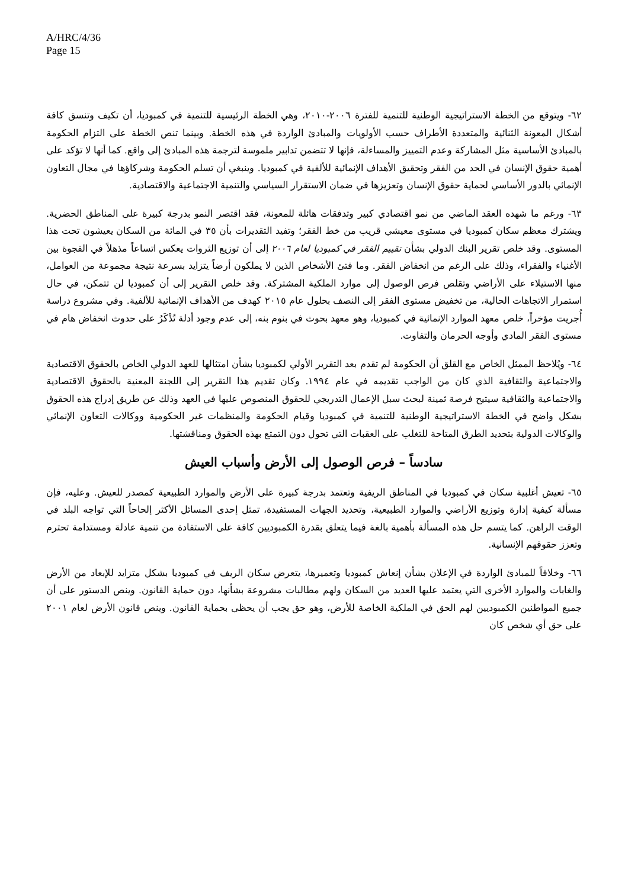A/HRC/4/36
Page 15
٦٢- ويتوقع من الخطة الاستراتيجية الوطنية للتنمية للفترة ٢٠٠٦-٢٠١٠، وهي الخطة الرئيسية للتنمية في كمبوديا، أن تكيف وتنسق كافة أشكال المعونة الثنائية والمتعددة الأطراف حسب الأولويات والمبادئ الواردة في هذه الخطة. وبينما تنص الخطة على التزام الحكومة بالمبادئ الأساسية مثل المشاركة وعدم التمييز والمساءلة، فإنها لا تتضمن تدابير ملموسة لترجمة هذه المبادئ إلى واقع. كما أنها لا تؤكد على أهمية حقوق الإنسان في الحد من الفقر وتحقيق الأهداف الإنمائية للألفية في كمبوديا. وينبغي أن تسلم الحكومة وشركاؤها في مجال التعاون الإنمائي بالدور الأساسي لحماية حقوق الإنسان وتعزيزها في ضمان الاستقرار السياسي والتنمية الاجتماعية والاقتصادية.
٦٣- ورغم ما شهده العقد الماضي من نمو اقتصادي كبير وتدفقات هائلة للمعونة، فقد اقتصر النمو بدرجة كبيرة على المناطق الحضرية. ويشترك معظم سكان كمبوديا في مستوى معيشي قريب من خط الفقر؛ وتفيد التقديرات بأن ٣٥ في المائة من السكان يعيشون تحت هذا المستوى. وقد خلص تقرير البنك الدولي بشأن تقييم الفقر في كمبوديا لعام ٢٠٠٦ إلى أن توزيع الثروات يعكس اتساعاً مذهلاً في الفجوة بين الأغنياء والفقراء، وذلك على الرغم من انخفاض الفقر. وما فتئ الأشخاص الذين لا يملكون أرضاً يتزايد بسرعة نتيجة مجموعة من العوامل، منها الاستيلاء على الأراضي وتقلص فرص الوصول إلى موارد الملكية المشتركة. وقد خلص التقرير إلى أن كمبوديا لن تتمكن، في حال استمرار الاتجاهات الحالية، من تخفيض مستوى الفقر إلى النصف بحلول عام ٢٠١٥ كهدف من الأهداف الإنمائية للألفية. وفي مشروع دراسة أُجريت مؤخراً، خلص معهد الموارد الإنمائية في كمبوديا، وهو معهد بحوث في بنوم بنه، إلى عدم وجود أدلة تُذْكَرُ على حدوث انخفاض هام في مستوى الفقر المادي وأوجه الحرمان والتفاوت.
٦٤- ويُلاحظ الممثل الخاص مع القلق أن الحكومة لم تقدم بعد التقرير الأولي لكمبوديا بشأن امتثالها للعهد الدولي الخاص بالحقوق الاقتصادية والاجتماعية والثقافية الذي كان من الواجب تقديمه في عام ١٩٩٤. وكان تقديم هذا التقرير إلى اللجنة المعنية بالحقوق الاقتصادية والاجتماعية والثقافية سيتيح فرصة ثمينة لبحث سبل الإعمال التدريجي للحقوق المنصوص عليها في العهد وذلك عن طريق إدراج هذه الحقوق بشكل واضح في الخطة الاستراتيجية الوطنية للتنمية في كمبوديا وقيام الحكومة والمنظمات غير الحكومية ووكالات التعاون الإنمائي والوكالات الدولية بتحديد الطرق المتاحة للتغلب على العقبات التي تحول دون التمتع بهذه الحقوق ومناقشتها.
سادساً – فرص الوصول إلى الأرض وأسباب العيش
٦٥- تعيش أغلبية سكان في كمبوديا في المناطق الريفية وتعتمد بدرجة كبيرة على الأرض والموارد الطبيعية كمصدر للعيش. وعليه، فإن مسألة كيفية إدارة وتوزيع الأراضي والموارد الطبيعية، وتحديد الجهات المستفيدة، تمثل إحدى المسائل الأكثر إلحاحاً التي تواجه البلد في الوقت الراهن. كما يتسم حل هذه المسألة بأهمية بالغة فيما يتعلق بقدرة الكمبوديين كافة على الاستفادة من تنمية عادلة ومستدامة تحترم وتعزز حقوقهم الإنسانية.
٦٦- وخلافاً للمبادئ الواردة في الإعلان بشأن إنعاش كمبوديا وتعميرها، يتعرض سكان الريف في كمبوديا بشكل متزايد للإبعاد من الأرض والغابات والموارد الأخرى التي يعتمد عليها العديد من السكان ولهم مطالبات مشروعة بشأنها، دون حماية القانون. وينص الدستور على أن جميع المواطنين الكمبوديين لهم الحق في الملكية الخاصة للأرض، وهو حق يجب أن يحظى بحماية القانون. وينص قانون الأرض لعام ٢٠٠١ على حق أي شخص كان